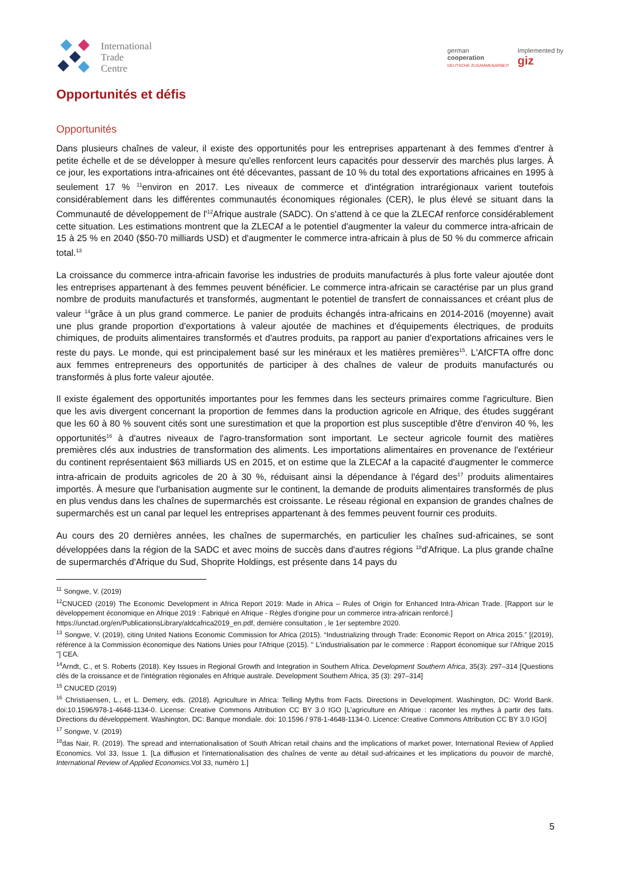International
Trade
Centre
german
cooperation
DEUTSCHE ZUSAMMENARBEIT
Implemented by
giz
Opportunités et défis
Opportunités
Dans plusieurs chaînes de valeur, il existe des opportunités pour les entreprises appartenant à des femmes d'entrer à petite échelle et de se développer à mesure qu'elles renforcent leurs capacités pour desservir des marchés plus larges. À ce jour, les exportations intra-africaines ont été décevantes, passant de 10 % du total des exportations africaines en 1995 à seulement 17 % <sup>11</sup>environ en 2017. Les niveaux de commerce et d'intégration intrarégionaux varient toutefois considérablement dans les différentes communautés économiques régionales (CER), le plus élevé se situant dans la Communauté de développement de l'<sup>12</sup>Afrique australe (SADC). On s'attend à ce que la ZLECAf renforce considérablement cette situation. Les estimations montrent que la ZLECAf a le potentiel d'augmenter la valeur du commerce intra-africain de 15 à 25 % en 2040 ($50-70 milliards USD) et d'augmenter le commerce intra-africain à plus de 50 % du commerce africain total.<sup>13</sup>
La croissance du commerce intra-africain favorise les industries de produits manufacturés à plus forte valeur ajoutée dont les entreprises appartenant à des femmes peuvent bénéficier. Le commerce intra-africain se caractérise par un plus grand nombre de produits manufacturés et transformés, augmentant le potentiel de transfert de connaissances et créant plus de valeur <sup>14</sup>grâce à un plus grand commerce. Le panier de produits échangés intra-africains en 2014-2016 (moyenne) avait une plus grande proportion d'exportations à valeur ajoutée de machines et d'équipements électriques, de produits chimiques, de produits alimentaires transformés et d'autres produits, pa rapport au panier d'exportations africaines vers le reste du pays. Le monde, qui est principalement basé sur les minéraux et les matières premières<sup>15</sup>. L'AfCFTA offre donc aux femmes entrepreneurs des opportunités de participer à des chaînes de valeur de produits manufacturés ou transformés à plus forte valeur ajoutée.
Il existe également des opportunités importantes pour les femmes dans les secteurs primaires comme l'agriculture. Bien que les avis divergent concernant la proportion de femmes dans la production agricole en Afrique, des études suggérant que les 60 à 80 % souvent cités sont une surestimation et que la proportion est plus susceptible d'être d'environ 40 %, les opportunités<sup>16</sup> à d'autres niveaux de l'agro-transformation sont important. Le secteur agricole fournit des matières premières clés aux industries de transformation des aliments. Les importations alimentaires en provenance de l'extérieur du continent représentaient $63 milliards US en 2015, et on estime que la ZLECAf a la capacité d'augmenter le commerce intra-africain de produits agricoles de 20 à 30 %, réduisant ainsi la dépendance à l'égard des<sup>17</sup> produits alimentaires importés. À mesure que l'urbanisation augmente sur le continent, la demande de produits alimentaires transformés de plus en plus vendus dans les chaînes de supermarchés est croissante. Le réseau régional en expansion de grandes chaînes de supermarchés est un canal par lequel les entreprises appartenant à des femmes peuvent fournir ces produits.
Au cours des 20 dernières années, les chaînes de supermarchés, en particulier les chaînes sud-africaines, se sont développées dans la région de la SADC et avec moins de succès dans d'autres régions <sup>18</sup>d'Afrique. La plus grande chaîne de supermarchés d'Afrique du Sud, Shoprite Holdings, est présente dans 14 pays du
<sup>11</sup> Songwe, V. (2019)
<sup>12</sup>CNUCED (2019) The Economic Development in Africa Report 2019: Made in Africa – Rules of Origin for Enhanced Intra-African Trade. [Rapport sur le développement économique en Afrique 2019 : Fabriqué en Afrique - Règles d'origine pour un commerce intra-africain renforcé.]
https://unctad.org/en/PublicationsLibrary/aldcafrica2019_en.pdf, dernière consultation , le 1er septembre 2020.
<sup>13</sup> Songwe, V. (2019), citing United Nations Economic Commission for Africa (2015). “Industrializing through Trade: Economic Report on Africa 2015.” [(2019), référence à la Commission économique des Nations Unies pour l'Afrique (2015). " L'industrialisation par le commerce : Rapport économique sur l'Afrique 2015 "] CEA.
<sup>14</sup> Arndt, C., et S. Roberts (2018). Key Issues in Regional Growth and Integration in Southern Africa. Development Southern Africa, 35(3): 297–314 [Questions clés de la croissance et de l'intégration régionales en Afrique australe. Development Southern Africa, 35 (3): 297–314]
<sup>15</sup> CNUCED (2019)
<sup>16</sup> Christiaensen, L., et L. Demery, eds. (2018). Agriculture in Africa: Telling Myths from Facts. Directions in Development. Washington, DC: World Bank. doi:10.1596/978-1-4648-1134-0. License: Creative Commons Attribution CC BY 3.0 IGO [L'agriculture en Afrique : raconter les mythes à partir des faits. Directions du développement. Washington, DC: Banque mondiale. doi: 10.1596 / 978-1-4648-1134-0. Licence: Creative Commons Attribution CC BY 3.0 IGO]
<sup>17</sup> Songwe, V. (2019)
<sup>18</sup> das Nair, R. (2019). The spread and internationalisation of South African retail chains and the implications of market power, International Review of Applied Economics. Vol 33, Issue 1. [La diffusion et l'internationalisation des chaînes de vente au détail sud-africaines et les implications du pouvoir de marché, International Review of Applied Economics. Vol 33, numéro 1.]
5